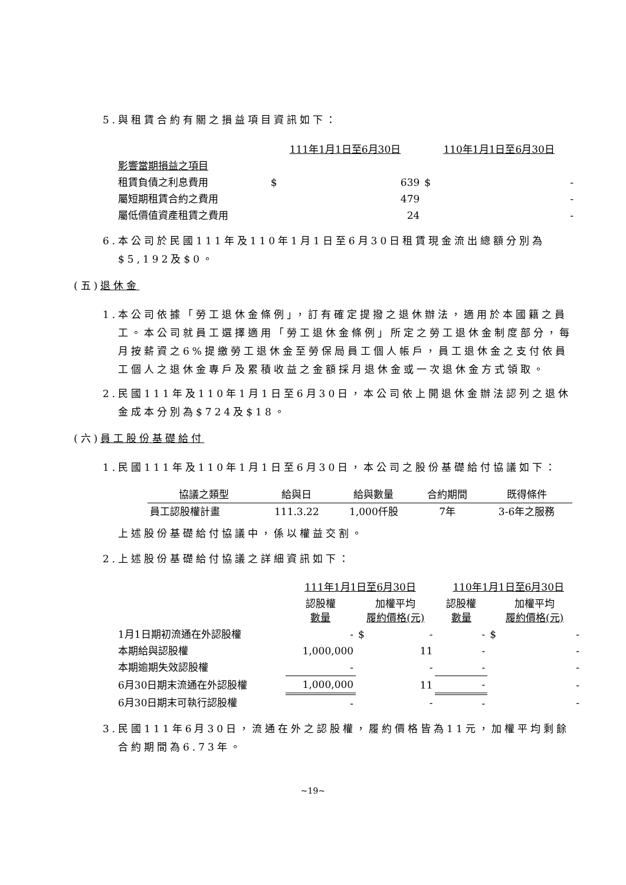5.與租賃合約有關之損益項目資訊如下：
| | 111年1月1日至6月30日 | | 110年1月1日至6月30日 | |
| 影響當期損益之項目 | | | | |
| 租賃負債之利息費用 | $ | 639 | $ | - |
| 屬短期租賃合約之費用 | | 479 | | - |
| 屬低價值資產租賃之費用 | | 24 | | - |
6.本公司於民國111年及110年1月1日至6月30日租賃現金流出總額分別為$5,192及$0。
(五)退休金
1.本公司依據「勞工退休金條例」，訂有確定提撥之退休辦法，適用於本國籍之員工。本公司就員工選擇適用「勞工退休金條例」所定之勞工退休金制度部分，每月按薪資之6%提繳勞工退休金至勞保局員工個人帳戶，員工退休金之支付依員工個人之退休金專戶及累積收益之金額採月退休金或一次退休金方式領取。
2.民國111年及110年1月1日至6月30日，本公司依上開退休金辦法認列之退休金成本分別為$724及$18。
(六)員工股份基礎給付
1.民國111年及110年1月1日至6月30日，本公司之股份基礎給付協議如下：
| 協議之類型 | 給與日 | 給與數量 | 合約期間 | 既得條件 |
| --- | --- | --- | --- | --- |
| 員工認股權計畫 | 111.3.22 | 1,000仟股 | 7年 | 3-6年之服務 |
上述股份基礎給付協議中，係以權益交割。
2.上述股份基礎給付協議之詳細資訊如下：
| | 111年1月1日至6月30日 | | 110年1月1日至6月30日 | |
| | 認股權 數量 | 加權平均 履約價格(元) | 認股權 數量 | 加權平均 履約價格(元) |
| 1月1日期初流通在外認股權 | - | $ - | - | $ - |
| 本期給與認股權 | 1,000,000 | 11 | - | - |
| 本期逾期失效認股權 | - | - | - | - |
| 6月30日期末流通在外認股權 | 1,000,000 | 11 | - | - |
| 6月30日期末可執行認股權 | - | - | - | - |
3.民國111年6月30日，流通在外之認股權，履約價格皆為11元，加權平均剩餘合約期間為6.73年。
~19~